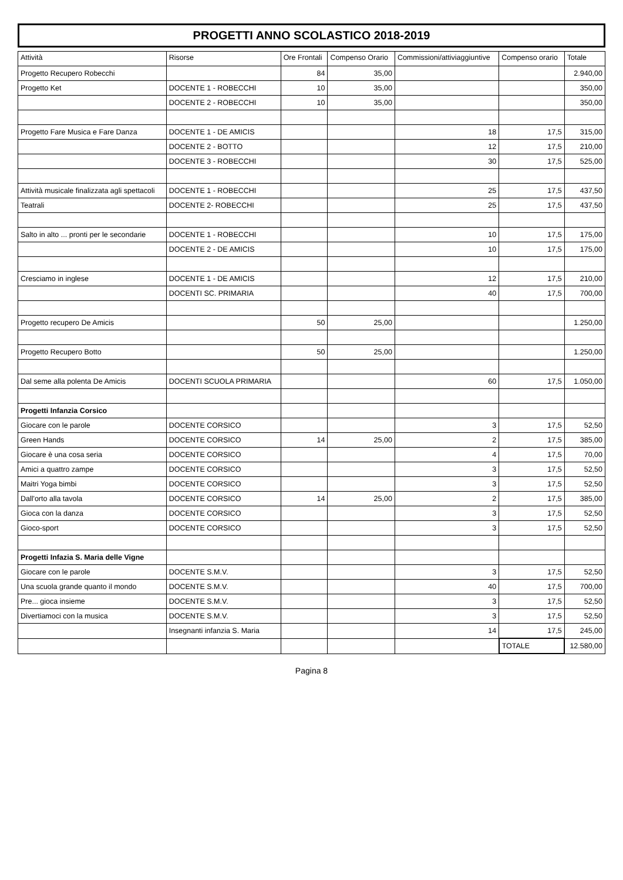PROGETTI ANNO SCOLASTICO 2018-2019
| Attività | Risorse | Ore Frontali | Compenso Orario | Commissioni/attiviaggiuntive | Compenso orario | Totale |
| --- | --- | --- | --- | --- | --- | --- |
| Progetto Recupero Robecchi | | 84 | 35,00 | | | 2.940,00 |
| Progetto Ket | DOCENTE 1 - ROBECCHI | 10 | 35,00 | | | 350,00 |
| | DOCENTE 2 - ROBECCHI | 10 | 35,00 | | | 350,00 |
| Progetto Fare Musica e Fare Danza | DOCENTE 1 - DE AMICIS | | | 18 | 17,5 | 315,00 |
| | DOCENTE 2 - BOTTO | | | 12 | 17,5 | 210,00 |
| | DOCENTE 3 - ROBECCHI | | | 30 | 17,5 | 525,00 |
| Attività musicale finalizzata agli spettacoli | DOCENTE 1 - ROBECCHI | | | 25 | 17,5 | 437,50 |
| Teatrali | DOCENTE 2- ROBECCHI | | | 25 | 17,5 | 437,50 |
| Salto in alto ... pronti per le secondarie | DOCENTE 1 - ROBECCHI | | | 10 | 17,5 | 175,00 |
| | DOCENTE 2 - DE AMICIS | | | 10 | 17,5 | 175,00 |
| Cresciamo in inglese | DOCENTE 1 - DE AMICIS | | | 12 | 17,5 | 210,00 |
| | DOCENTI SC. PRIMARIA | | | 40 | 17,5 | 700,00 |
| Progetto recupero De Amicis | | 50 | 25,00 | | | 1.250,00 |
| Progetto Recupero Botto | | 50 | 25,00 | | | 1.250,00 |
| Dal seme alla polenta De Amicis | DOCENTI SCUOLA PRIMARIA | | | 60 | 17,5 | 1.050,00 |
| Progetti Infanzia Corsico | | | | | | |
| Giocare con le parole | DOCENTE CORSICO | | | 3 | 17,5 | 52,50 |
| Green Hands | DOCENTE CORSICO | 14 | 25,00 | 2 | 17,5 | 385,00 |
| Giocare è una cosa seria | DOCENTE CORSICO | | | 4 | 17,5 | 70,00 |
| Amici a quattro zampe | DOCENTE CORSICO | | | 3 | 17,5 | 52,50 |
| Maitri Yoga bimbi | DOCENTE CORSICO | | | 3 | 17,5 | 52,50 |
| Dall'orto alla tavola | DOCENTE CORSICO | 14 | 25,00 | 2 | 17,5 | 385,00 |
| Gioca con la danza | DOCENTE CORSICO | | | 3 | 17,5 | 52,50 |
| Gioco-sport | DOCENTE CORSICO | | | 3 | 17,5 | 52,50 |
| Progetti Infazia S. Maria delle Vigne | | | | | | |
| Giocare con le parole | DOCENTE S.M.V. | | | 3 | 17,5 | 52,50 |
| Una scuola grande quanto il mondo | DOCENTE S.M.V. | | | 40 | 17,5 | 700,00 |
| Pre... gioca insieme | DOCENTE S.M.V. | | | 3 | 17,5 | 52,50 |
| Divertiamoci con la musica | DOCENTE S.M.V. | | | 3 | 17,5 | 52,50 |
| | Insegnanti infanzia S. Maria | | | 14 | 17,5 | 245,00 |
| | | | | | TOTALE | 12.580,00 |
Pagina 8